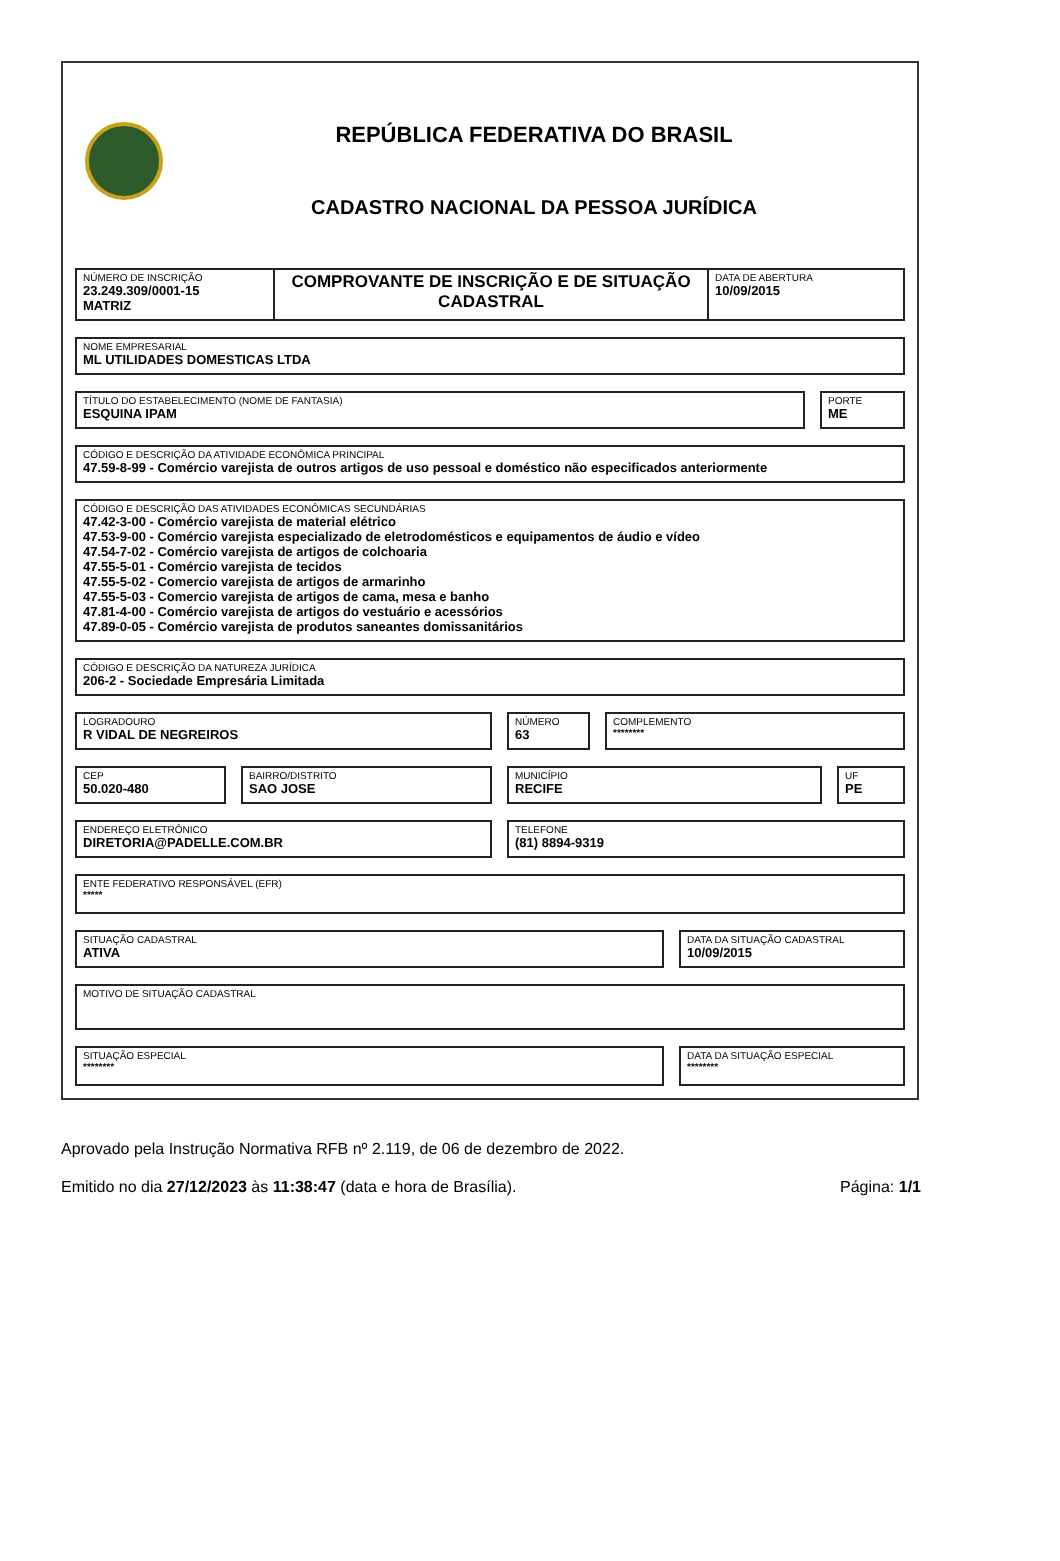REPÚBLICA FEDERATIVA DO BRASIL
CADASTRO NACIONAL DA PESSOA JURÍDICA
NÚMERO DE INSCRIÇÃO
23.249.309/0001-15
MATRIZ
COMPROVANTE DE INSCRIÇÃO E DE SITUAÇÃO CADASTRAL
DATA DE ABERTURA
10/09/2015
NOME EMPRESARIAL
ML UTILIDADES DOMESTICAS LTDA
TÍTULO DO ESTABELECIMENTO (NOME DE FANTASIA)
ESQUINA IPAM
PORTE
ME
CÓDIGO E DESCRIÇÃO DA ATIVIDADE ECONÔMICA PRINCIPAL
47.59-8-99 - Comércio varejista de outros artigos de uso pessoal e doméstico não especificados anteriormente
CÓDIGO E DESCRIÇÃO DAS ATIVIDADES ECONÔMICAS SECUNDÁRIAS
47.42-3-00 - Comércio varejista de material elétrico
47.53-9-00 - Comércio varejista especializado de eletrodomésticos e equipamentos de áudio e vídeo
47.54-7-02 - Comércio varejista de artigos de colchoaria
47.55-5-01 - Comércio varejista de tecidos
47.55-5-02 - Comercio varejista de artigos de armarinho
47.55-5-03 - Comercio varejista de artigos de cama, mesa e banho
47.81-4-00 - Comércio varejista de artigos do vestuário e acessórios
47.89-0-05 - Comércio varejista de produtos saneantes domissanitários
CÓDIGO E DESCRIÇÃO DA NATUREZA JURÍDICA
206-2 - Sociedade Empresária Limitada
LOGRADOURO
R VIDAL DE NEGREIROS
NÚMERO
63
COMPLEMENTO
********
CEP
50.020-480
BAIRRO/DISTRITO
SAO JOSE
MUNICÍPIO
RECIFE
UF
PE
ENDEREÇO ELETRÔNICO
DIRETORIA@PADELLE.COM.BR
TELEFONE
(81) 8894-9319
ENTE FEDERATIVO RESPONSÁVEL (EFR)
*****
SITUAÇÃO CADASTRAL
ATIVA
DATA DA SITUAÇÃO CADASTRAL
10/09/2015
MOTIVO DE SITUAÇÃO CADASTRAL
SITUAÇÃO ESPECIAL
********
DATA DA SITUAÇÃO ESPECIAL
********
Aprovado pela Instrução Normativa RFB nº 2.119, de 06 de dezembro de 2022.
Emitido no dia 27/12/2023 às 11:38:47 (data e hora de Brasília). Página: 1/1